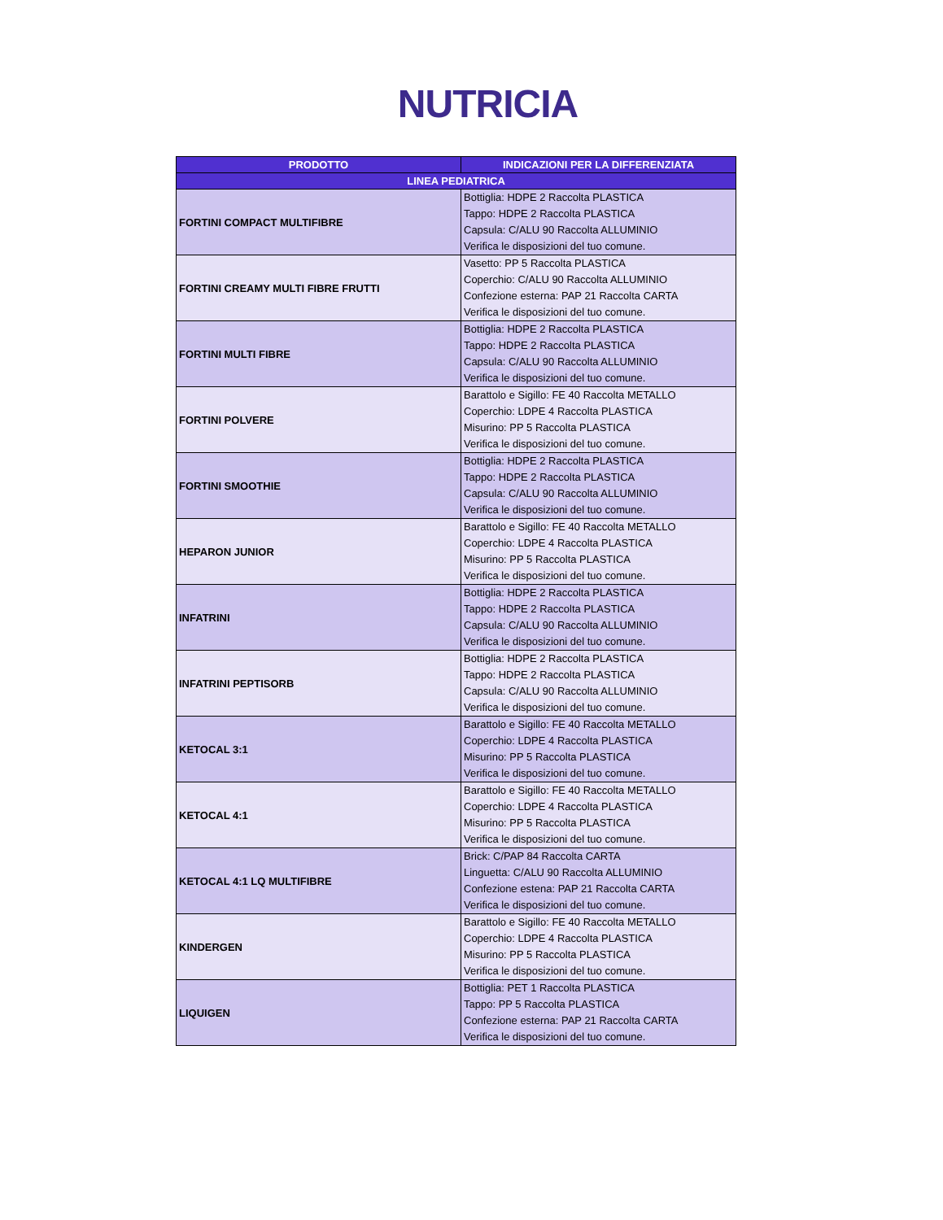NUTRICIA
| PRODOTTO | INDICAZIONI PER LA DIFFERENZIATA |
| --- | --- |
| LINEA PEDIATRICA | |
| FORTINI COMPACT MULTIFIBRE | Bottiglia: HDPE 2 Raccolta PLASTICA Tappo: HDPE 2 Raccolta PLASTICA Capsula: C/ALU 90 Raccolta ALLUMINIO Verifica le disposizioni del tuo comune. |
| FORTINI CREAMY MULTI FIBRE FRUTTI | Vasetto: PP 5 Raccolta PLASTICA Coperchio: C/ALU 90 Raccolta ALLUMINIO Confezione esterna: PAP 21 Raccolta CARTA Verifica le disposizioni del tuo comune. |
| FORTINI MULTI FIBRE | Bottiglia: HDPE 2 Raccolta PLASTICA Tappo: HDPE 2 Raccolta PLASTICA Capsula: C/ALU 90 Raccolta ALLUMINIO Verifica le disposizioni del tuo comune. |
| FORTINI POLVERE | Barattolo e Sigillo: FE 40 Raccolta METALLO Coperchio: LDPE 4 Raccolta PLASTICA Misurino: PP 5 Raccolta PLASTICA Verifica le disposizioni del tuo comune. |
| FORTINI SMOOTHIE | Bottiglia: HDPE 2 Raccolta PLASTICA Tappo: HDPE 2 Raccolta PLASTICA Capsula: C/ALU 90 Raccolta ALLUMINIO Verifica le disposizioni del tuo comune. |
| HEPARON JUNIOR | Barattolo e Sigillo: FE 40 Raccolta METALLO Coperchio: LDPE 4 Raccolta PLASTICA Misurino: PP 5 Raccolta PLASTICA Verifica le disposizioni del tuo comune. |
| INFATRINI | Bottiglia: HDPE 2 Raccolta PLASTICA Tappo: HDPE 2 Raccolta PLASTICA Capsula: C/ALU 90 Raccolta ALLUMINIO Verifica le disposizioni del tuo comune. |
| INFATRINI PEPTISORB | Bottiglia: HDPE 2 Raccolta PLASTICA Tappo: HDPE 2 Raccolta PLASTICA Capsula: C/ALU 90 Raccolta ALLUMINIO Verifica le disposizioni del tuo comune. |
| KETOCAL 3:1 | Barattolo e Sigillo: FE 40 Raccolta METALLO Coperchio: LDPE 4 Raccolta PLASTICA Misurino: PP 5 Raccolta PLASTICA Verifica le disposizioni del tuo comune. |
| KETOCAL 4:1 | Barattolo e Sigillo: FE 40 Raccolta METALLO Coperchio: LDPE 4 Raccolta PLASTICA Misurino: PP 5 Raccolta PLASTICA Verifica le disposizioni del tuo comune. |
| KETOCAL 4:1 LQ MULTIFIBRE | Brick: C/PAP 84 Raccolta CARTA Linguetta: C/ALU 90 Raccolta ALLUMINIO Confezione estena: PAP 21 Raccolta CARTA Verifica le disposizioni del tuo comune. |
| KINDERGEN | Barattolo e Sigillo: FE 40 Raccolta METALLO Coperchio: LDPE 4 Raccolta PLASTICA Misurino: PP 5 Raccolta PLASTICA Verifica le disposizioni del tuo comune. |
| LIQUIGEN | Bottiglia: PET 1 Raccolta PLASTICA Tappo: PP 5 Raccolta PLASTICA Confezione esterna: PAP 21 Raccolta CARTA Verifica le disposizioni del tuo comune. |